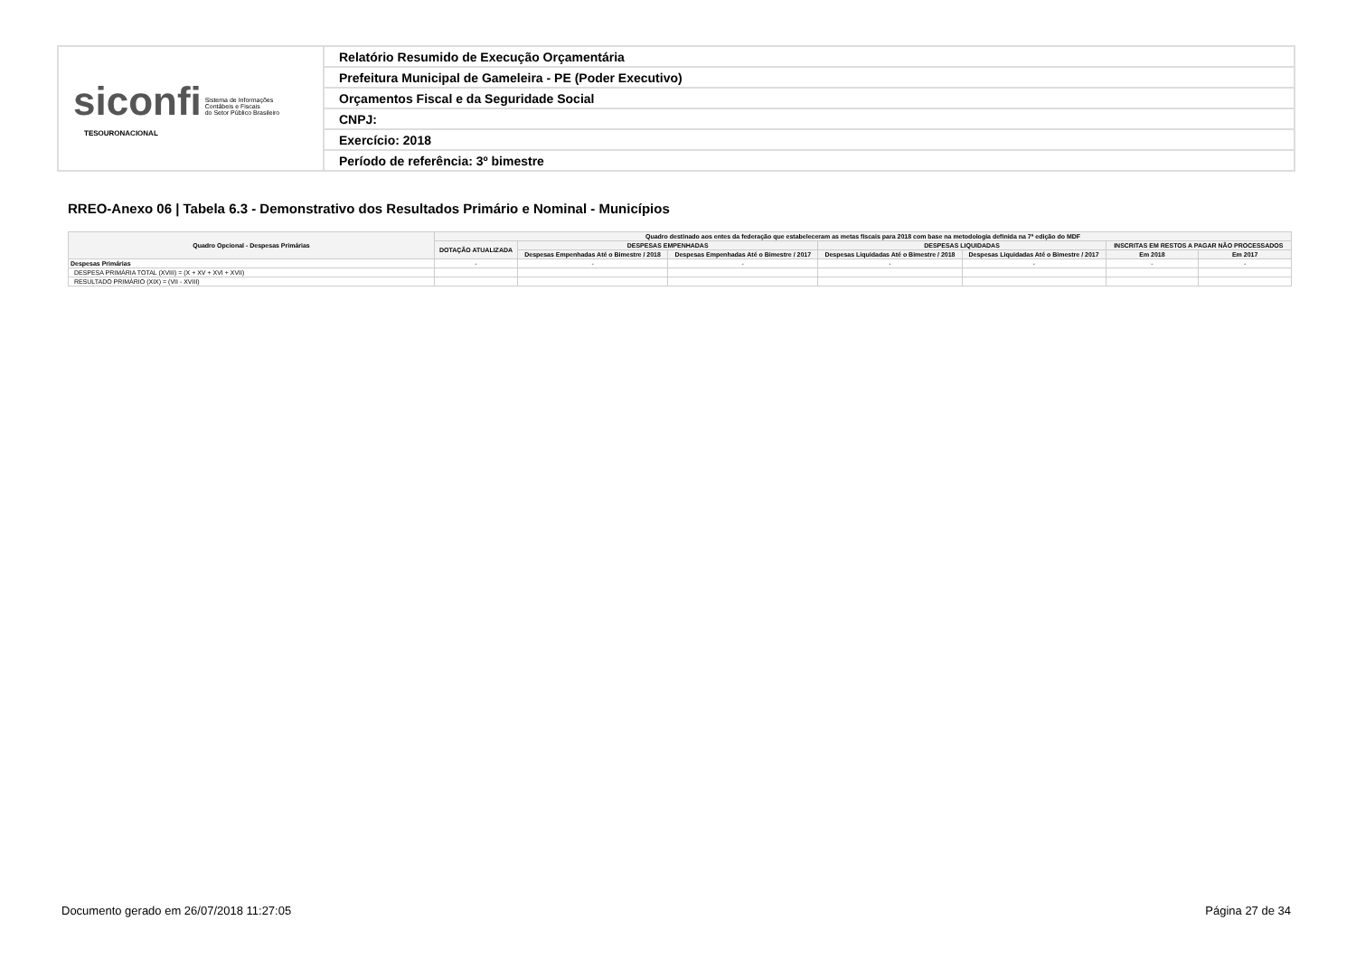| siconfi Sistema de Informações Contábeis e Fiscais do Setor Público Brasileiro TESOURONACIONAL | Relatório Resumido de Execução Orçamentária |
| | Prefeitura Municipal de Gameleira - PE (Poder Executivo) |
| | Orçamentos Fiscal e da Seguridade Social |
| | CNPJ: |
| | Exercício: 2018 |
| | Período de referência: 3º bimestre |
RREO-Anexo 06 | Tabela 6.3 - Demonstrativo dos Resultados Primário e Nominal - Municípios
| Quadro Opcional - Despesas Primárias | Quadro destinado aos entes da federação que estabeleceram as metas fiscais para 2018 com base na metodologia definida na 7ª edição do MDF | | | | | | |
| --- | --- | --- | --- | --- | --- | --- | --- |
| | DOTAÇÃO ATUALIZADA | DESPESAS EMPENHADAS | | DESPESAS LIQUIDADAS | | INSCRITAS EM RESTOS A PAGAR NÃO PROCESSADOS | |
| | | Despesas Empenhadas Até o Bimestre / 2018 | Despesas Empenhadas Até o Bimestre / 2017 | Despesas Liquidadas Até o Bimestre / 2018 | Despesas Liquidadas Até o Bimestre / 2017 | Em 2018 | Em 2017 |
| Despesas Primárias | - | - | - | - | - | - | - |
| DESPESA PRIMÁRIA TOTAL (XVIII) = (X + XV + XVI + XVII) | | | | | | | |
| RESULTADO PRIMÁRIO (XIX) = (VII - XVIII) | | | | | | | |
Documento gerado em 26/07/2018 11:27:05
Página 27 de 34